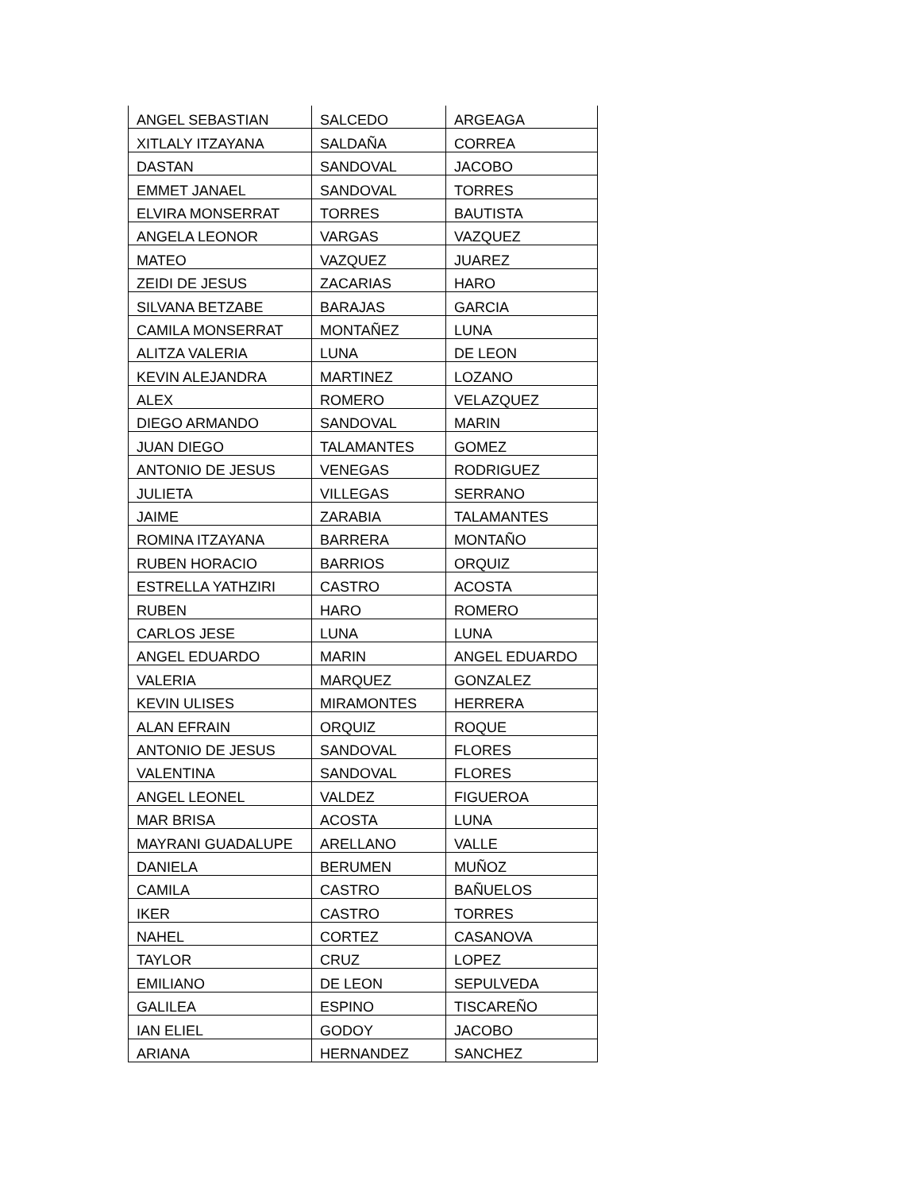| ANGEL SEBASTIAN | SALCEDO | ARGEAGA |
| XITLALY ITZAYANA | SALDAÑA | CORREA |
| DASTAN | SANDOVAL | JACOBO |
| EMMET JANAEL | SANDOVAL | TORRES |
| ELVIRA MONSERRAT | TORRES | BAUTISTA |
| ANGELA LEONOR | VARGAS | VAZQUEZ |
| MATEO | VAZQUEZ | JUAREZ |
| ZEIDI DE JESUS | ZACARIAS | HARO |
| SILVANA BETZABE | BARAJAS | GARCIA |
| CAMILA MONSERRAT | MONTAÑEZ | LUNA |
| ALITZA VALERIA | LUNA | DE LEON |
| KEVIN ALEJANDRA | MARTINEZ | LOZANO |
| ALEX | ROMERO | VELAZQUEZ |
| DIEGO ARMANDO | SANDOVAL | MARIN |
| JUAN DIEGO | TALAMANTES | GOMEZ |
| ANTONIO DE JESUS | VENEGAS | RODRIGUEZ |
| JULIETA | VILLEGAS | SERRANO |
| JAIME | ZARABIA | TALAMANTES |
| ROMINA ITZAYANA | BARRERA | MONTAÑO |
| RUBEN HORACIO | BARRIOS | ORQUIZ |
| ESTRELLA YATHZIRI | CASTRO | ACOSTA |
| RUBEN | HARO | ROMERO |
| CARLOS JESE | LUNA | LUNA |
| ANGEL EDUARDO | MARIN | ANGEL EDUARDO |
| VALERIA | MARQUEZ | GONZALEZ |
| KEVIN ULISES | MIRAMONTES | HERRERA |
| ALAN EFRAIN | ORQUIZ | ROQUE |
| ANTONIO DE JESUS | SANDOVAL | FLORES |
| VALENTINA | SANDOVAL | FLORES |
| ANGEL LEONEL | VALDEZ | FIGUEROA |
| MAR BRISA | ACOSTA | LUNA |
| MAYRANI GUADALUPE | ARELLANO | VALLE |
| DANIELA | BERUMEN | MUÑOZ |
| CAMILA | CASTRO | BAÑUELOS |
| IKER | CASTRO | TORRES |
| NAHEL | CORTEZ | CASANOVA |
| TAYLOR | CRUZ | LOPEZ |
| EMILIANO | DE LEON | SEPULVEDA |
| GALILEA | ESPINO | TISCAREÑO |
| IAN ELIEL | GODOY | JACOBO |
| ARIANA | HERNANDEZ | SANCHEZ |